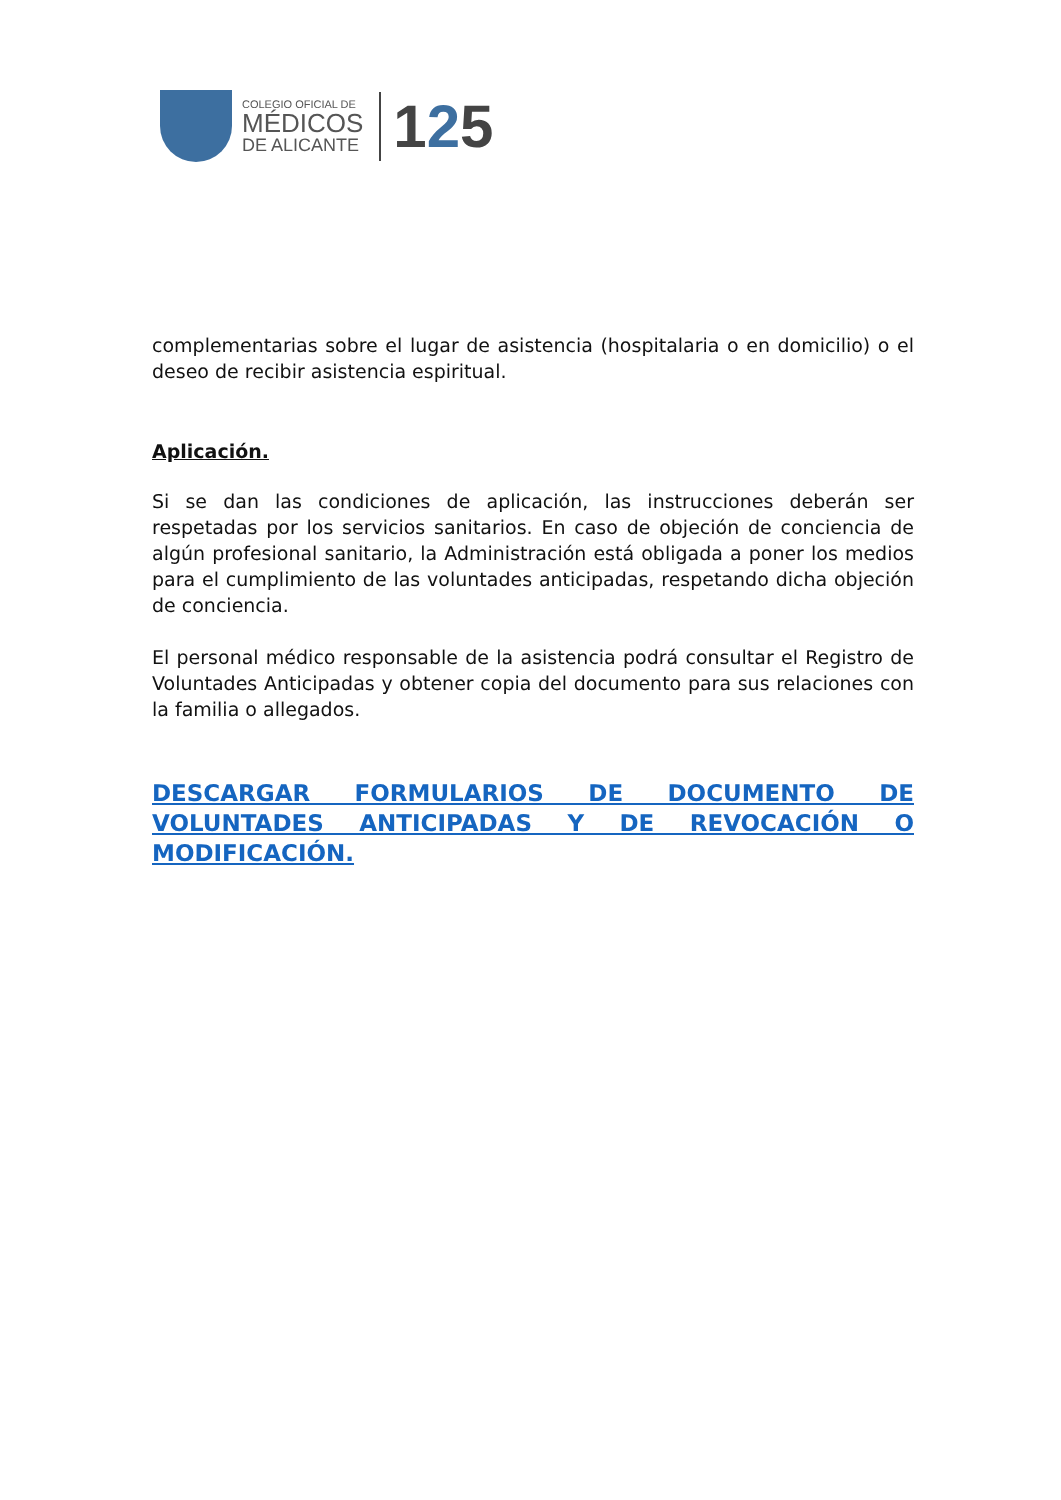COLEGIO OFICIAL DE
MÉDICOS
DE ALICANTE
125
complementarias sobre el lugar de asistencia (hospitalaria o en domicilio) o el deseo de recibir asistencia espiritual.
Aplicación.
Si se dan las condiciones de aplicación, las instrucciones deberán ser respetadas por los servicios sanitarios. En caso de objeción de conciencia de algún profesional sanitario, la Administración está obligada a poner los medios para el cumplimiento de las voluntades anticipadas, respetando dicha objeción de conciencia.
El personal médico responsable de la asistencia podrá consultar el Registro de Voluntades Anticipadas y obtener copia del documento para sus relaciones con la familia o allegados.
DESCARGAR FORMULARIOS DE DOCUMENTO DE VOLUNTADES ANTICIPADAS Y DE REVOCACIÓN O MODIFICACIÓN.